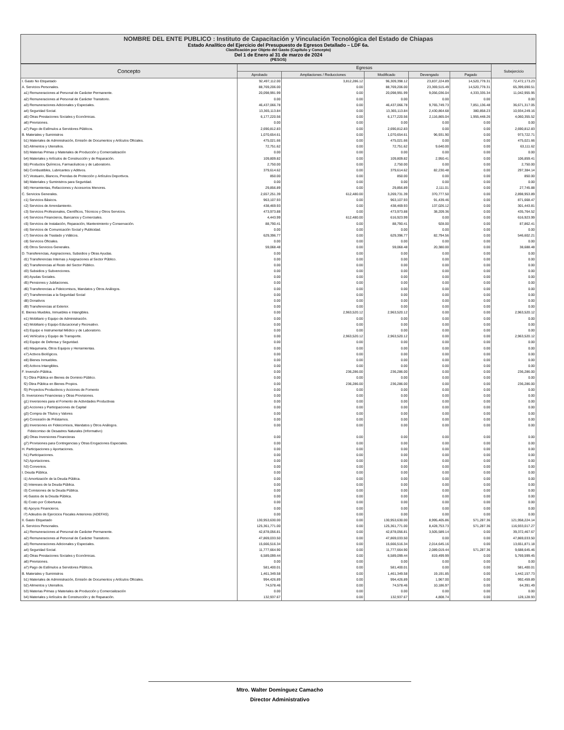NOMBRE DEL ENTE PUBLICO : Instituto de Capacitación y Vinculación Tecnológica del Estado de Chiapas
Estado Analítico del Ejercicio del Presupuesto de Egresos Detallado – LDF 6a.
Clasificación por Objeto del Gasto (Capítulo y Concepto)
Del 1 de Enero al 31 de marzo de 2024
(PESOS)
| Concepto | Egresos | | | | | Subejercicio |
| --- | --- | --- | --- | --- | --- | --- |
| | Aprobado | Ampliaciones / Reducciones | Modificado | Devengado | Pagado | |
| I. Gasto No Etiquetado | 92,497,112.00 | 3,812,286.12 | 96,309,398.12 | 23,837,224.89 | 14,520,778.31 | 72,472,173.23 |
| A. Servicios Personales. | 88,769,206.00 | 0.00 | 88,769,206.00 | 23,369,515.49 | 14,520,778.31 | 65,399,690.51 |
| a1) Remuneraciones al Personal de Carácter Permanente. | 20,098,991.99 | 0.00 | 20,098,991.99 | 9,056,036.04 | 4,333,335.34 | 11,042,955.95 |
| a2) Remuneraciones al Personal de Carácter Transitorio. | 0.00 | 0.00 | 0.00 | 0.00 | 0.00 | 0.00 |
| a3) Remuneraciones Adicionales y Especiales. | 46,437,066.78 | 0.00 | 46,437,066.78 | 9,765,749.73 | 7,851,136.48 | 36,671,317.05 |
| a4) Seguridad Social. | 13,365,113.84 | 0.00 | 13,365,113.84 | 2,430,864.68 | 380,858.23 | 10,934,249.16 |
| a5) Otras Prestaciones Sociales y Económicas. | 6,177,220.56 | 0.00 | 6,177,220.56 | 2,116,865.04 | 1,955,448.26 | 4,060,355.52 |
| a6) Previsiones. | 0.00 | 0.00 | 0.00 | 0.00 | 0.00 | 0.00 |
| a7) Pago de Estímulos a Servidores Públicos. | 2,690,812.83 | 0.00 | 2,690,812.83 | 0.00 | 0.00 | 2,690,812.83 |
| B. Materiales y Suministros | 1,070,654.61 | 0.00 | 1,070,654.61 | 96,931.90 | 0.00 | 973,722.71 |
| b1) Materiales de Administración, Emisión de Documentos y Artículos Oficiales. | 475,021.66 | 0.00 | 475,021.66 | 0.00 | 0.00 | 475,021.66 |
| b2) Alimentos y Utensilios. | 72,751.62 | 0.00 | 72,751.62 | 9,640.00 | 0.00 | 63,111.62 |
| b3) Materias Primas y Materiales de Producción y Comercialización | 0.00 | 0.00 | 0.00 | 0.00 | 0.00 | 0.00 |
| b4) Materiales y Artículos de Construcción y de Reparación. | 109,809.82 | 0.00 | 109,809.82 | 2,950.41 | 0.00 | 106,859.41 |
| b5) Productos Químicos, Farmacéuticos y de Laboratorio. | 2,750.00 | 0.00 | 2,750.00 | 0.00 | 0.00 | 2,750.00 |
| b6) Combustibles, Lubricantes y Aditivos. | 379,614.62 | 0.00 | 379,614.62 | 82,230.48 | 0.00 | 297,384.14 |
| b7) Vestuario, Blancos, Prendas de Protección y Artículos Deportivos. | 850.00 | 0.00 | 850.00 | 0.00 | 0.00 | 850.00 |
| b8) Materiales y Suministros para Seguridad. | 0.00 | 0.00 | 0.00 | 0.00 | 0.00 | 0.00 |
| b9) Herramientas, Refacciones y Accesorios Menores. | 29,856.89 | 0.00 | 29,856.89 | 2,111.01 | 0.00 | 27,745.88 |
| C. Servicios Generales. | 2,657,251.39 | 612,480.00 | 3,269,731.39 | 370,777.50 | 0.00 | 2,898,953.89 |
| c1) Servicios Básicos. | 963,107.93 | 0.00 | 963,107.93 | 91,439.46 | 0.00 | 871,668.47 |
| c2) Servicios de Arrendamiento. | 438,469.93 | 0.00 | 438,469.93 | 137,026.12 | 0.00 | 301,443.81 |
| c3) Servicios Profesionales, Científicos, Técnicos y Otros Servicios. | 473,973.88 | 0.00 | 473,973.88 | 38,209.36 | 0.00 | 435,764.52 |
| c4) Servicios Financieros, Bancarios y Comerciales. | 4,443.99 | 612,480.00 | 616,923.99 | 0.00 | 0.00 | 616,923.99 |
| c5) Servicios de Instalación, Reparación, Mantenimiento y Conservación. | 88,790.41 | 0.00 | 88,790.41 | 928.00 | 0.00 | 87,862.41 |
| c6) Servicios de Comunicación Social y Publicidad. | 0.00 | 0.00 | 0.00 | 0.00 | 0.00 | 0.00 |
| c7) Servicios de Traslado y Viáticos. | 629,396.77 | 0.00 | 629,396.77 | 82,794.56 | 0.00 | 546,602.21 |
| c8) Servicios Oficiales. | 0.00 | 0.00 | 0.00 | 0.00 | 0.00 | 0.00 |
| c9) Otros Servicios Generales. | 59,068.48 | 0.00 | 59,068.48 | 20,380.00 | 0.00 | 38,688.48 |
| D. Transferencias, Asignaciones, Subsidios y Otras Ayudas. | 0.00 | 0.00 | 0.00 | 0.00 | 0.00 | 0.00 |
| d1) Transferencias Internas y Asignaciones al Sector Público. | 0.00 | 0.00 | 0.00 | 0.00 | 0.00 | 0.00 |
| d2) Transferencias al Resto del Sector Público. | 0.00 | 0.00 | 0.00 | 0.00 | 0.00 | 0.00 |
| d3) Subsidios y Subvenciones. | 0.00 | 0.00 | 0.00 | 0.00 | 0.00 | 0.00 |
| d4) Ayudas Sociales. | 0.00 | 0.00 | 0.00 | 0.00 | 0.00 | 0.00 |
| d5) Pensiones y Jubilaciones. | 0.00 | 0.00 | 0.00 | 0.00 | 0.00 | 0.00 |
| d6) Transferencias a Fideicomisos, Mandatos y Otros Análogos. | 0.00 | 0.00 | 0.00 | 0.00 | 0.00 | 0.00 |
| d7) Transferencias a la Seguridad Social | 0.00 | 0.00 | 0.00 | 0.00 | 0.00 | 0.00 |
| d8) Donativos | 0.00 | 0.00 | 0.00 | 0.00 | 0.00 | 0.00 |
| d9) Transferencias al Exterior. | 0.00 | 0.00 | 0.00 | 0.00 | 0.00 | 0.00 |
| E. Bienes Muebles, Inmuebles e Intangibles. | 0.00 | 2,963,520.12 | 2,963,520.12 | 0.00 | 0.00 | 2,963,520.12 |
| e1) Mobiliario y Equipo de Administración. | 0.00 | 0.00 | 0.00 | 0.00 | 0.00 | 0.00 |
| e2) Mobiliario y Equipo Educacional y Recreativo. | 0.00 | 0.00 | 0.00 | 0.00 | 0.00 | 0.00 |
| e3) Equipo e Instrumental Médico y de Laboratorio. | 0.00 | 0.00 | 0.00 | 0.00 | 0.00 | 0.00 |
| e4) Vehículos y Equipo de Transporte. | 0.00 | 2,963,520.12 | 2,963,520.12 | 0.00 | 0.00 | 2,963,520.12 |
| e5) Equipo de Defensa y Seguridad. | 0.00 | 0.00 | 0.00 | 0.00 | 0.00 | 0.00 |
| e6) Maquinaria, Otros Equipos y Herramientas. | 0.00 | 0.00 | 0.00 | 0.00 | 0.00 | 0.00 |
| e7) Activos Biológicos. | 0.00 | 0.00 | 0.00 | 0.00 | 0.00 | 0.00 |
| e8) Bienes Inmuebles. | 0.00 | 0.00 | 0.00 | 0.00 | 0.00 | 0.00 |
| e9) Activos Intangibles. | 0.00 | 0.00 | 0.00 | 0.00 | 0.00 | 0.00 |
| F. Inversión Pública. | 0.00 | 236,286.00 | 236,286.00 | 0.00 | 0.00 | 236,286.00 |
| f1) Obra Pública en Bienes de Dominio Público. | 0.00 | 0.00 | 0.00 | 0.00 | 0.00 | 0.00 |
| f2) Obra Pública en Bienes Propios. | 0.00 | 236,286.00 | 236,286.00 | 0.00 | 0.00 | 236,286.00 |
| f3) Proyectos Productivos y Acciones de Fomento | 0.00 | 0.00 | 0.00 | 0.00 | 0.00 | 0.00 |
| G. Inversiones Financieras y Otras Provisiones. | 0.00 | 0.00 | 0.00 | 0.00 | 0.00 | 0.00 |
| g1) Inversiones para el Fomento de Actividades Productivas | 0.00 | 0.00 | 0.00 | 0.00 | 0.00 | 0.00 |
| g2) Acciones y Participaciones de Capital | 0.00 | 0.00 | 0.00 | 0.00 | 0.00 | 0.00 |
| g3) Compra de Títulos y Valores | 0.00 | 0.00 | 0.00 | 0.00 | 0.00 | 0.00 |
| g4) Concesión de Préstamos. | 0.00 | 0.00 | 0.00 | 0.00 | 0.00 | 0.00 |
| g5) Inversiones en Fideicomisos, Mandatos y Otros Análogos. | 0.00 | 0.00 | 0.00 | 0.00 | 0.00 | 0.00 |
| Fideicomiso de Desastres Naturales (Informativo) | | | | | | |
| g6) Otras Inversiones Financieras | 0.00 | 0.00 | 0.00 | 0.00 | 0.00 | 0.00 |
| g7) Provisiones para Contingencias y Otras Erogaciones Especiales. | 0.00 | 0.00 | 0.00 | 0.00 | 0.00 | 0.00 |
| H. Participaciones y Aportaciones. | 0.00 | 0.00 | 0.00 | 0.00 | 0.00 | 0.00 |
| h1) Participaciones. | 0.00 | 0.00 | 0.00 | 0.00 | 0.00 | 0.00 |
| h2) Aportaciones. | 0.00 | 0.00 | 0.00 | 0.00 | 0.00 | 0.00 |
| h3) Convenios. | 0.00 | 0.00 | 0.00 | 0.00 | 0.00 | 0.00 |
| I. Deuda Pública. | 0.00 | 0.00 | 0.00 | 0.00 | 0.00 | 0.00 |
| i1) Amortización de la Deuda Pública. | 0.00 | 0.00 | 0.00 | 0.00 | 0.00 | 0.00 |
| i2) Intereses de la Deuda Pública. | 0.00 | 0.00 | 0.00 | 0.00 | 0.00 | 0.00 |
| i3) Comisiones de la Deuda Pública. | 0.00 | 0.00 | 0.00 | 0.00 | 0.00 | 0.00 |
| i4) Gastos de la Deuda Pública. | 0.00 | 0.00 | 0.00 | 0.00 | 0.00 | 0.00 |
| i5) Costo por Coberturas. | 0.00 | 0.00 | 0.00 | 0.00 | 0.00 | 0.00 |
| i6) Apoyos Financieros. | 0.00 | 0.00 | 0.00 | 0.00 | 0.00 | 0.00 |
| i7) Adeudos de Ejercicios Fiscales Anteriores (ADEFAS). | 0.00 | 0.00 | 0.00 | 0.00 | 0.00 | 0.00 |
| II. Gasto Etiquetado | 130,953,630.00 | 0.00 | 130,953,630.00 | 8,995,405.86 | 571,287.36 | 121,958,224.14 |
| A. Servicios Personales. | 125,361,771.00 | 0.00 | 125,361,771.00 | 8,428,753.73 | 571,287.36 | 116,933,017.27 |
| a1) Remuneraciones al Personal de Carácter Permanente. | 42,878,056.81 | 0.00 | 42,878,056.81 | 3,505,589.14 | 0.00 | 39,372,467.67 |
| a2) Remuneraciones al Personal de Carácter Transitorio. | 47,869,033.50 | 0.00 | 47,869,033.50 | 0.00 | 0.00 | 47,869,033.50 |
| a3) Remuneraciones Adicionales y Especiales. | 15,666,516.34 | 0.00 | 15,666,516.34 | 2,014,645.16 | 0.00 | 13,651,871.18 |
| a4) Seguridad Social. | 11,777,664.90 | 0.00 | 11,777,664.90 | 2,089,019.44 | 571,287.36 | 9,688,645.46 |
| a5) Otras Prestaciones Sociales y Económicas. | 6,589,099.44 | 0.00 | 6,589,099.44 | 819,499.99 | 0.00 | 5,769,599.45 |
| a6) Previsiones. | 0.00 | 0.00 | 0.00 | 0.00 | 0.00 | 0.00 |
| a7) Pago de Estímulos a Servidores Públicos. | 581,400.01 | 0.00 | 581,400.01 | 0.00 | 0.00 | 581,400.01 |
| B. Materiales y Suministros | 1,461,349.58 | 0.00 | 1,461,349.58 | 19,191.85 | 0.00 | 1,442,157.73 |
| b1) Materiales de Administración, Emisión de Documentos y Artículos Oficiales. | 994,426.89 | 0.00 | 994,426.89 | 1,967.00 | 0.00 | 992,459.89 |
| b2) Alimentos y Utensilios. | 74,578.46 | 0.00 | 74,578.46 | 10,186.97 | 0.00 | 64,391.49 |
| b3) Materias Primas y Materiales de Producción y Comercialización | 0.00 | 0.00 | 0.00 | 0.00 | 0.00 | 0.00 |
| b4) Materiales y Artículos de Construcción y de Reparación. | 132,937.67 | 0.00 | 132,937.67 | 4,808.74 | 0.00 | 128,128.93 |
Mtro. Walter Domínguez Camacho
Director Administrativo